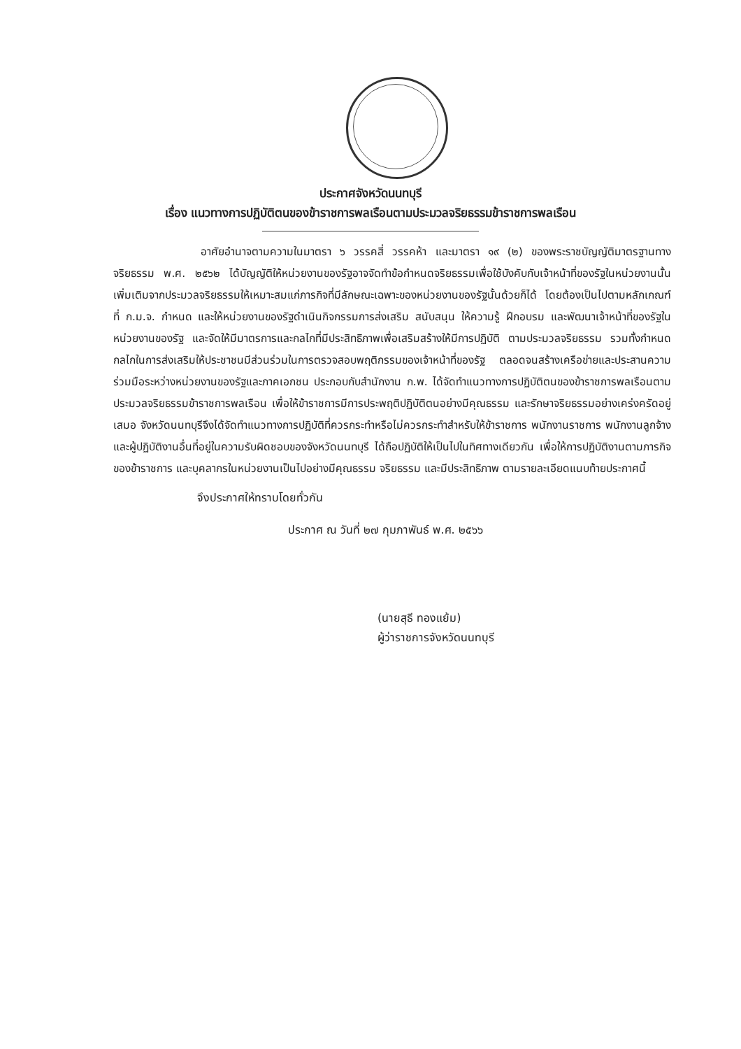ประกาศจังหวัดนนทบุรี
เรื่อง แนวทางการปฏิบัติตนของข้าราชการพลเรือนตามประมวลจริยธรรมข้าราชการพลเรือน
อาศัยอำนาจตามความในมาตรา ๖ วรรคสี่ วรรคห้า และมาตรา ๑๙ (๒) ของพระราชบัญญัติมาตรฐานทางจริยธรรม พ.ศ. ๒๕๖๒ ได้บัญญัติให้หน่วยงานของรัฐอาจจัดทำข้อกำหนดจริยธรรมเพื่อใช้บังคับกับเจ้าหน้าที่ของรัฐในหน่วยงานนั้น เพิ่มเติมจากประมวลจริยธรรมให้เหมาะสมแก่ภารกิจที่มีลักษณะเฉพาะของหน่วยงานของรัฐนั้นด้วยก็ได้ โดยต้องเป็นไปตามหลักเกณฑ์ที่ ก.ม.จ. กำหนด และให้หน่วยงานของรัฐดำเนินกิจกรรมการส่งเสริม สนับสนุน ให้ความรู้ ฝึกอบรม และพัฒนาเจ้าหน้าที่ของรัฐในหน่วยงานของรัฐ และจัดให้มีมาตรการและกลไกที่มีประสิทธิภาพเพื่อเสริมสร้างให้มีการปฏิบัติ ตามประมวลจริยธรรม รวมทั้งกำหนดกลไกในการส่งเสริมให้ประชาชนมีส่วนร่วมในการตรวจสอบพฤติกรรมของเจ้าหน้าที่ของรัฐ ตลอดจนสร้างเครือข่ายและประสานความร่วมมือระหว่างหน่วยงานของรัฐและภาคเอกชน ประกอบกับสำนักงาน ก.พ. ได้จัดทำแนวทางการปฏิบัติตนของข้าราชการพลเรือนตามประมวลจริยธรรมข้าราชการพลเรือน เพื่อให้ข้าราชการมีการประพฤติปฏิบัติตนอย่างมีคุณธรรม และรักษาจริยธรรมอย่างเคร่งครัดอยู่เสมอ จังหวัดนนทบุรีจึงได้จัดทำแนวทางการปฏิบัติที่ควรกระทำหรือไม่ควรกระทำสำหรับให้ข้าราชการ พนักงานราชการ พนักงานลูกจ้าง และผู้ปฏิบัติงานอื่นที่อยู่ในความรับผิดชอบของจังหวัดนนทบุรี ได้ถือปฏิบัติให้เป็นไปในทิศทางเดียวกัน เพื่อให้การปฏิบัติงานตามภารกิจของข้าราชการ และบุคลากรในหน่วยงานเป็นไปอย่างมีคุณธรรม จริยธรรม และมีประสิทธิภาพ ตามรายละเอียดแนบท้ายประกาศนี้
จึงประกาศให้ทราบโดยทั่วกัน
ประกาศ ณ วันที่ ๒๗ กุมภาพันธ์ พ.ศ. ๒๕๖๖
(นายสุธี ทองแย้ม)
ผู้ว่าราชการจังหวัดนนทบุรี